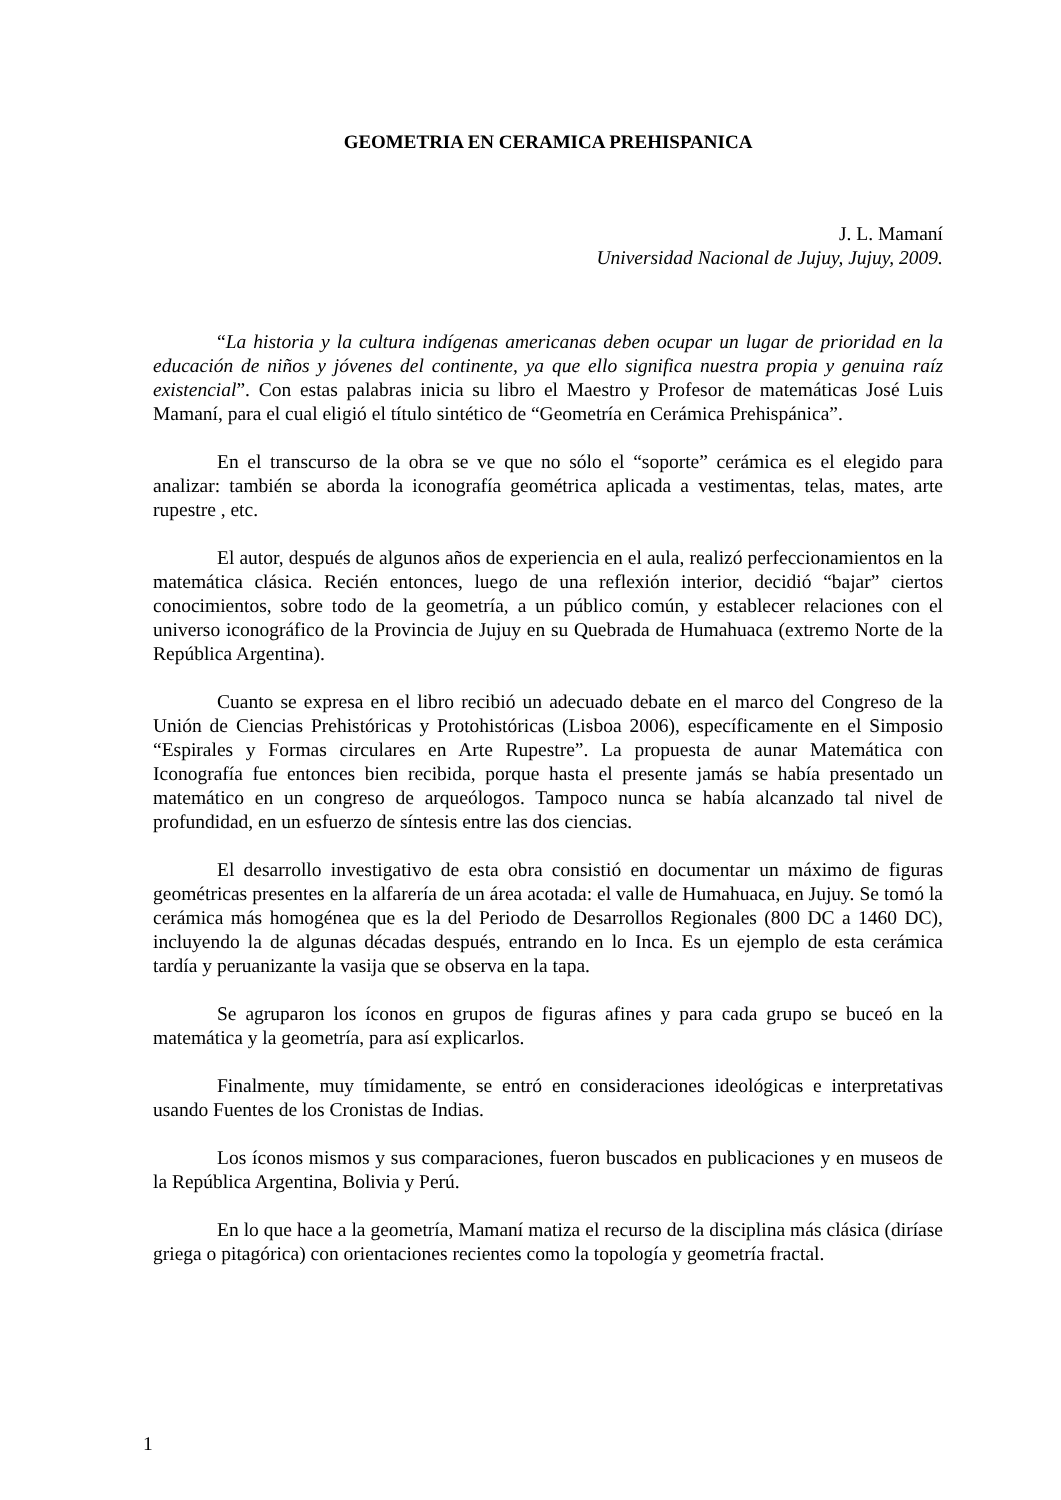GEOMETRIA EN CERAMICA PREHISPANICA
J. L. Mamaní
Universidad Nacional de Jujuy, Jujuy, 2009.
“La historia y la cultura indígenas americanas deben ocupar un lugar de prioridad en la educación de niños y jóvenes del continente, ya que ello significa nuestra propia y genuina raíz existencial”. Con estas palabras inicia su libro el Maestro y Profesor de matemáticas José Luis Mamaní, para el cual eligió el título sintético de “Geometría en Cerámica Prehispánica”.
En el transcurso de la obra se ve que no sólo el “soporte” cerámica es el elegido para analizar: también se aborda la iconografía geométrica aplicada a vestimentas, telas, mates, arte rupestre , etc.
El autor, después de algunos años de experiencia en el aula, realizó perfeccionamientos en la matemática clásica. Recién entonces, luego de una reflexión interior, decidió “bajar” ciertos conocimientos, sobre todo de la geometría, a un público común, y establecer relaciones con el universo iconográfico de la Provincia de Jujuy en su Quebrada de Humahuaca (extremo Norte de la República Argentina).
Cuanto se expresa en el libro recibió un adecuado debate en el marco del Congreso de la Unión de Ciencias Prehistóricas y Protohistóricas (Lisboa 2006), específicamente en el Simposio “Espirales y Formas circulares en Arte Rupestre”. La propuesta de aunar Matemática con Iconografía fue entonces bien recibida, porque hasta el presente jamás se había presentado un matemático en un congreso de arqueólogos. Tampoco nunca se había alcanzado tal nivel de profundidad, en un esfuerzo de síntesis entre las dos ciencias.
El desarrollo investigativo de esta obra consistió en documentar un máximo de figuras geométricas presentes en la alfarería de un área acotada: el valle de Humahuaca, en Jujuy. Se tomó la cerámica más homogénea que es la del Periodo de Desarrollos Regionales (800 DC a 1460 DC), incluyendo la de algunas décadas después, entrando en lo Inca. Es un ejemplo de esta cerámica tardía y peruanizante la vasija que se observa en la tapa.
Se agruparon los íconos en grupos de figuras afines y para cada grupo se buceó en la matemática y la geometría, para así explicarlos.
Finalmente, muy tímidamente, se entró en consideraciones ideológicas e interpretativas usando Fuentes de los Cronistas de Indias.
Los íconos mismos y sus comparaciones, fueron buscados en publicaciones y en museos de la República Argentina, Bolivia y Perú.
En lo que hace a la geometría, Mamaní matiza el recurso de la disciplina más clásica (diríase griega o pitagórica) con orientaciones recientes como la topología y geometría fractal.
1